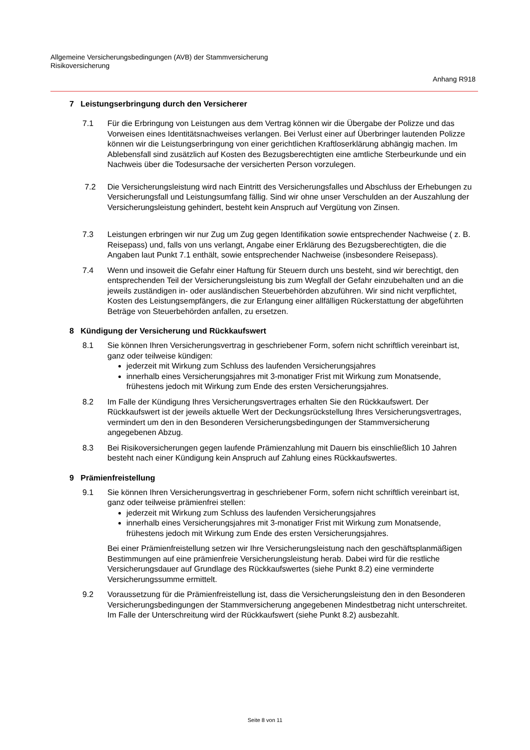Allgemeine Versicherungsbedingungen (AVB) der Stammversicherung
Risikoversicherung
Anhang R918
7 Leistungserbringung durch den Versicherer
7.1 Für die Erbringung von Leistungen aus dem Vertrag können wir die Übergabe der Polizze und das Vorweisen eines Identitätsnachweises verlangen. Bei Verlust einer auf Überbringer lautenden Polizze können wir die Leistungserbringung von einer gerichtlichen Kraftloserklärung abhängig machen. Im Ablebensfall sind zusätzlich auf Kosten des Bezugsberechtigten eine amtliche Sterbeurkunde und ein Nachweis über die Todesursache der versicherten Person vorzulegen.
7.2 Die Versicherungsleistung wird nach Eintritt des Versicherungsfalles und Abschluss der Erhebungen zu Versicherungsfall und Leistungsumfang fällig. Sind wir ohne unser Verschulden an der Auszahlung der Versicherungsleistung gehindert, besteht kein Anspruch auf Vergütung von Zinsen.
7.3 Leistungen erbringen wir nur Zug um Zug gegen Identifikation sowie entsprechender Nachweise ( z. B. Reisepass) und, falls von uns verlangt, Angabe einer Erklärung des Bezugsberechtigten, die die Angaben laut Punkt 7.1 enthält, sowie entsprechender Nachweise (insbesondere Reisepass).
7.4 Wenn und insoweit die Gefahr einer Haftung für Steuern durch uns besteht, sind wir berechtigt, den entsprechenden Teil der Versicherungsleistung bis zum Wegfall der Gefahr einzubehalten und an die jeweils zuständigen in- oder ausländischen Steuerbehörden abzuführen. Wir sind nicht verpflichtet, Kosten des Leistungsempfängers, die zur Erlangung einer allfälligen Rückerstattung der abgeführten Beträge von Steuerbehörden anfallen, zu ersetzen.
8 Kündigung der Versicherung und Rückkaufswert
8.1 Sie können Ihren Versicherungsvertrag in geschriebener Form, sofern nicht schriftlich vereinbart ist, ganz oder teilweise kündigen:
jederzeit mit Wirkung zum Schluss des laufenden Versicherungsjahres
innerhalb eines Versicherungsjahres mit 3-monatiger Frist mit Wirkung zum Monatsende, frühestens jedoch mit Wirkung zum Ende des ersten Versicherungsjahres.
8.2 Im Falle der Kündigung Ihres Versicherungsvertrages erhalten Sie den Rückkaufswert. Der Rückkaufswert ist der jeweils aktuelle Wert der Deckungsrückstellung Ihres Versicherungsvertrages, vermindert um den in den Besonderen Versicherungsbedingungen der Stammversicherung angegebenen Abzug.
8.3 Bei Risikoversicherungen gegen laufende Prämienzahlung mit Dauern bis einschließlich 10 Jahren besteht nach einer Kündigung kein Anspruch auf Zahlung eines Rückkaufswertes.
9 Prämienfreistellung
9.1 Sie können Ihren Versicherungsvertrag in geschriebener Form, sofern nicht schriftlich vereinbart ist, ganz oder teilweise prämienfrei stellen:
jederzeit mit Wirkung zum Schluss des laufenden Versicherungsjahres
innerhalb eines Versicherungsjahres mit 3-monatiger Frist mit Wirkung zum Monatsende, frühestens jedoch mit Wirkung zum Ende des ersten Versicherungsjahres.
Bei einer Prämienfreistellung setzen wir Ihre Versicherungsleistung nach den geschäftsplanmäßigen Bestimmungen auf eine prämienfreie Versicherungsleistung herab. Dabei wird für die restliche Versicherungsdauer auf Grundlage des Rückkaufswertes (siehe Punkt 8.2) eine verminderte Versicherungssumme ermittelt.
9.2 Voraussetzung für die Prämienfreistellung ist, dass die Versicherungsleistung den in den Besonderen Versicherungsbedingungen der Stammversicherung angegebenen Mindestbetrag nicht unterschreitet. Im Falle der Unterschreitung wird der Rückkaufswert (siehe Punkt 8.2) ausbezahlt.
Seite 8 von 11